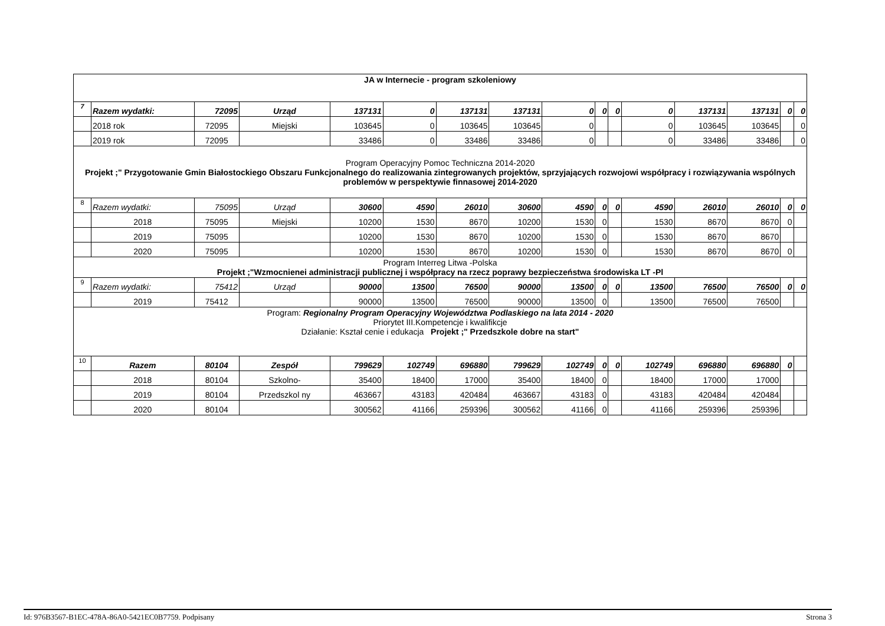| JA w Internecie - program szkoleniowy | | | | | | | | | | | | | | | |
| 7 | Razem wydatki: | 72095 | Urząd | 137131 | 0 | 137131 | 137131 | 0 | 0 | 0 | 0 | 137131 | 137131 | 0 | 0 |
| | 2018 rok | 72095 | Miejski | 103645 | 0 | 103645 | 103645 | 0 | | | 0 | 103645 | 103645 | | 0 |
| | 2019 rok | 72095 | | 33486 | 0 | 33486 | 33486 | 0 | | | 0 | 33486 | 33486 | | 0 |
| Program Operacyjny Pomoc Techniczna 2014-2020 Projekt ;" Przygotowanie Gmin Białostockiego Obszaru Funkcjonalnego do realizowania zintegrowanych projektów, sprzyjających rozwojowi współpracy i rozwiązywania wspólnych problemów w perspektywie finnasowej 2014-2020 | | | | | | | | | | | | | | | |
| 8 | Razem wydatki: | 75095 | Urząd | 30600 | 4590 | 26010 | 30600 | 4590 | 0 | 0 | 4590 | 26010 | 26010 | 0 | 0 |
| | 2018 | 75095 | Miejski | 10200 | 1530 | 8670 | 10200 | 1530 | 0 | | 1530 | 8670 | 8670 | 0 | |
| | 2019 | 75095 | | 10200 | 1530 | 8670 | 10200 | 1530 | 0 | | 1530 | 8670 | 8670 | | |
| | 2020 | 75095 | | 10200 | 1530 | 8670 | 10200 | 1530 | 0 | | 1530 | 8670 | 8670 | 0 | |
| Program Interreg Litwa -Polska Projekt ;"Wzmocnienei administracji publicznej i współpracy na rzecz poprawy bezpieczeństwa środowiska LT -Pl | | | | | | | | | | | | | | | |
| 9 | Razem wydatki: | 75412 | Urząd | 90000 | 13500 | 76500 | 90000 | 13500 | 0 | 0 | 13500 | 76500 | 76500 | 0 | 0 |
| | 2019 | 75412 | | 90000 | 13500 | 76500 | 90000 | 13500 | 0 | | 13500 | 76500 | 76500 | | |
| Program: Regionalny Program Operacyjny Województwa Podlaskiego na lata 2014 - 2020 Priorytet III.Kompetencje i kwalifikcje Działanie: Kształ cenie i edukacja Projekt ;" Przedszkole dobre na start" | | | | | | | | | | | | | | | |
| 10 | Razem | 80104 | Zespół | 799629 | 102749 | 696880 | 799629 | 102749 | 0 | 0 | 102749 | 696880 | 696880 | 0 | |
| | 2018 | 80104 | Szkolno- | 35400 | 18400 | 17000 | 35400 | 18400 | 0 | | 18400 | 17000 | 17000 | | |
| | 2019 | 80104 | Przedszkol ny | 463667 | 43183 | 420484 | 463667 | 43183 | 0 | | 43183 | 420484 | 420484 | | |
| | 2020 | 80104 | | 300562 | 41166 | 259396 | 300562 | 41166 | 0 | | 41166 | 259396 | 259396 | | |
Id: 976B3567-B1EC-478A-86A0-5421EC0B7759. Podpisany Strona 3